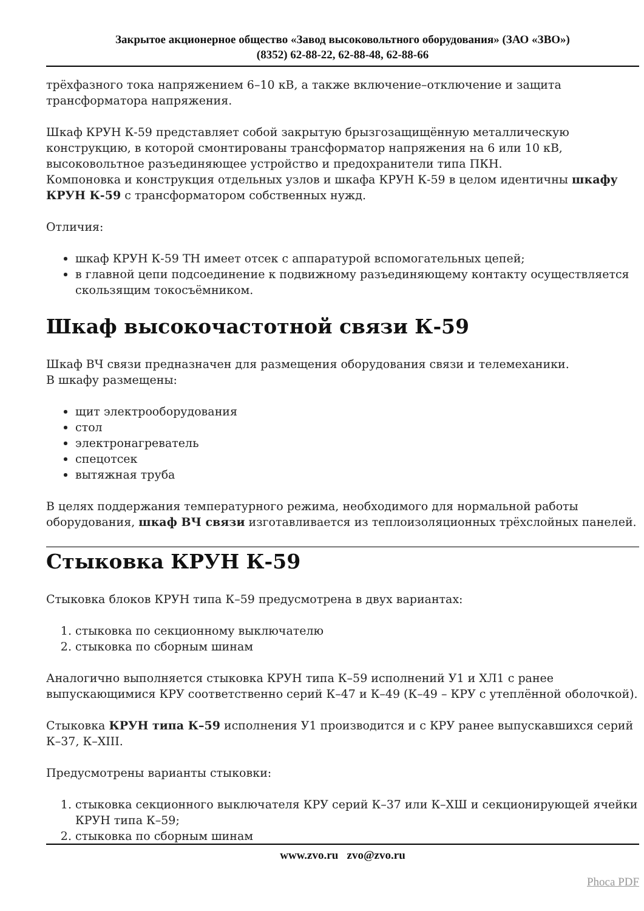Закрытое акционерное общество «Завод высоковольтного оборудования» (ЗАО «ЗВО»)
(8352) 62-88-22, 62-88-48, 62-88-66
трёхфазного тока напряжением 6–10 кВ, а также включение–отключение и защита трансформатора напряжения.
Шкаф КРУН К-59 представляет собой закрытую брызгозащищённую металлическую конструкцию, в которой смонтированы трансформатор напряжения на 6 или 10 кВ, высоковольтное разъединяющее устройство и предохранители типа ПКН.
Компоновка и конструкция отдельных узлов и шкафа КРУН К-59 в целом идентичны шкафу КРУН К-59 с трансформатором собственных нужд.
Отличия:
шкаф КРУН К-59 ТН имеет отсек с аппаратурой вспомогательных цепей;
в главной цепи подсоединение к подвижному разъединяющему контакту осуществляется скользящим токосъёмником.
Шкаф высокочастотной связи К-59
Шкаф ВЧ связи предназначен для размещения оборудования связи и телемеханики.
В шкафу размещены:
щит электрооборудования
стол
электронагреватель
спецотсек
вытяжная труба
В целях поддержания температурного режима, необходимого для нормальной работы оборудования, шкаф ВЧ связи изготавливается из теплоизоляционных трёхслойных панелей.
Стыковка КРУН К-59
Стыковка блоков КРУН типа К–59 предусмотрена в двух вариантах:
1. стыковка по секционному выключателю
2. стыковка по сборным шинам
Аналогично выполняется стыковка КРУН типа К–59 исполнений У1 и ХЛ1 с ранее выпускающимися КРУ соответственно серий К–47 и К–49 (К–49 – КРУ с утеплённой оболочкой).
Стыковка КРУН типа К–59 исполнения У1 производится и с КРУ ранее выпускавшихся серий К–37, К–XIII.
Предусмотрены варианты стыковки:
1. стыковка секционного выключателя КРУ серий К–37 или К–ХШ и секционирующей ячейки КРУН типа К–59;
2. стыковка по сборным шинам
www.zvo.ru zvo@zvo.ru
Phoca PDF